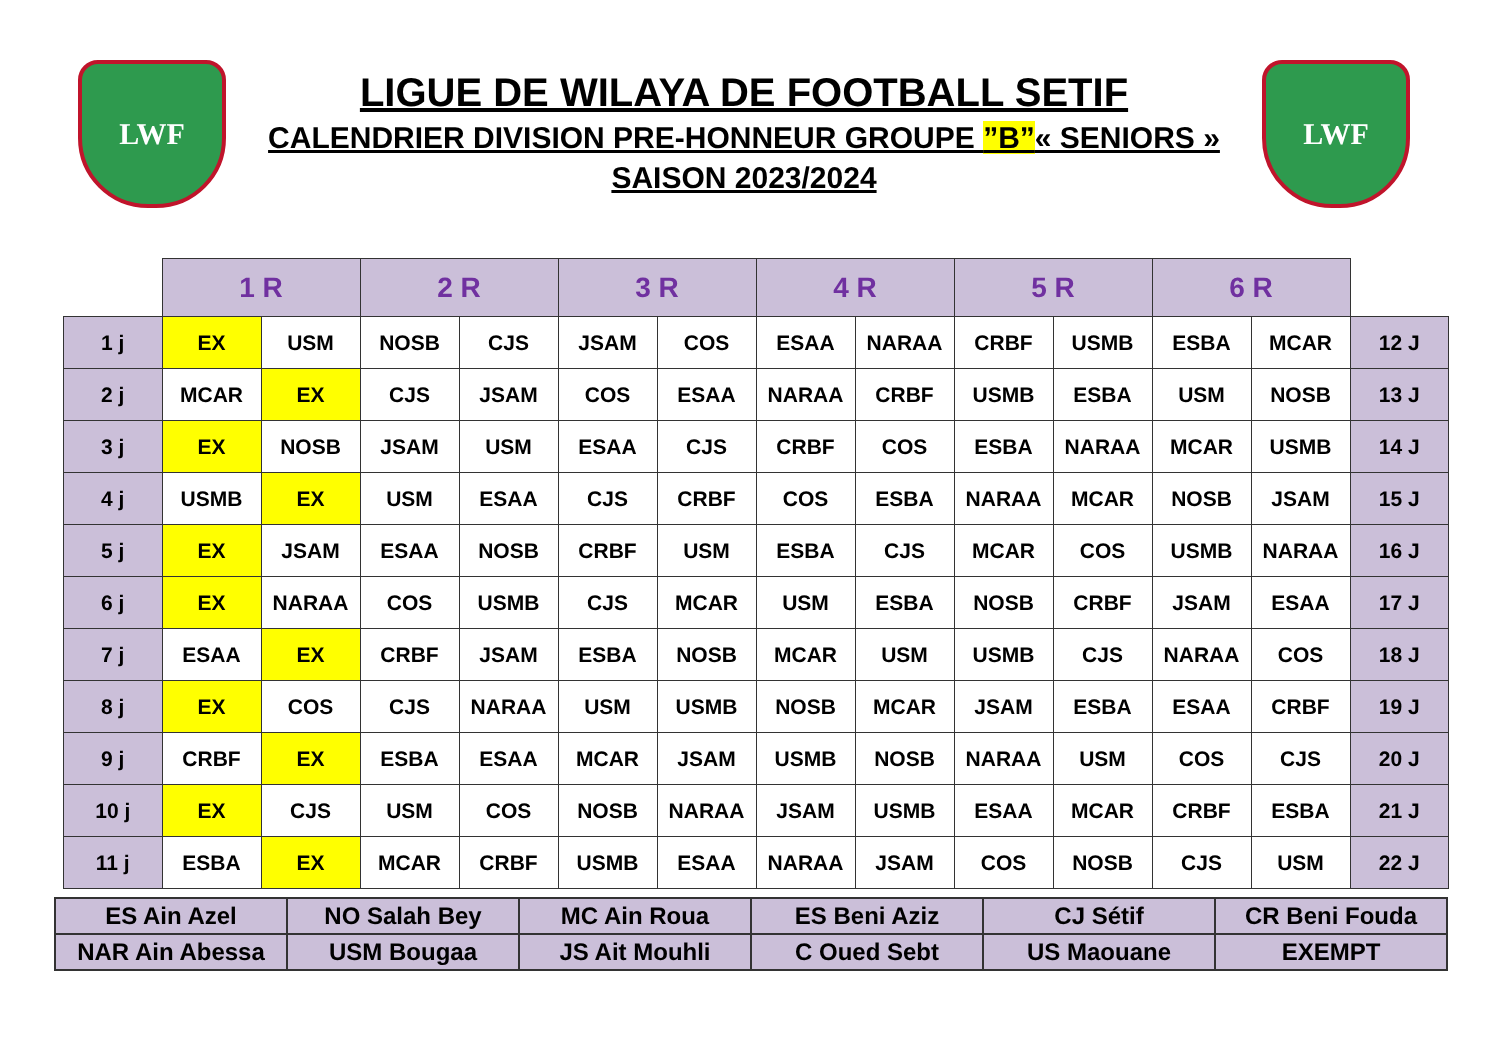LWF
LIGUE DE WILAYA DE FOOTBALL SETIF
CALENDRIER DIVISION PRE-HONNEUR GROUPE ”B”« SENIORS »
SAISON 2023/2024
LWF
| | 1 R | | 2 R | | 3 R | | 4 R | | 5 R | | 6 R | | |
| --- | --- | --- | --- | --- | --- | --- | --- | --- | --- | --- | --- | --- | --- |
| 1 j | EX | USM | NOSB | CJS | JSAM | COS | ESAA | NARAA | CRBF | USMB | ESBA | MCAR | 12 J |
| 2 j | MCAR | EX | CJS | JSAM | COS | ESAA | NARAA | CRBF | USMB | ESBA | USM | NOSB | 13 J |
| 3 j | EX | NOSB | JSAM | USM | ESAA | CJS | CRBF | COS | ESBA | NARAA | MCAR | USMB | 14 J |
| 4 j | USMB | EX | USM | ESAA | CJS | CRBF | COS | ESBA | NARAA | MCAR | NOSB | JSAM | 15 J |
| 5 j | EX | JSAM | ESAA | NOSB | CRBF | USM | ESBA | CJS | MCAR | COS | USMB | NARAA | 16 J |
| 6 j | EX | NARAA | COS | USMB | CJS | MCAR | USM | ESBA | NOSB | CRBF | JSAM | ESAA | 17 J |
| 7 j | ESAA | EX | CRBF | JSAM | ESBA | NOSB | MCAR | USM | USMB | CJS | NARAA | COS | 18 J |
| 8 j | EX | COS | CJS | NARAA | USM | USMB | NOSB | MCAR | JSAM | ESBA | ESAA | CRBF | 19 J |
| 9 j | CRBF | EX | ESBA | ESAA | MCAR | JSAM | USMB | NOSB | NARAA | USM | COS | CJS | 20 J |
| 10 j | EX | CJS | USM | COS | NOSB | NARAA | JSAM | USMB | ESAA | MCAR | CRBF | ESBA | 21 J |
| 11 j | ESBA | EX | MCAR | CRBF | USMB | ESAA | NARAA | JSAM | COS | NOSB | CJS | USM | 22 J |
| ES Ain Azel | NO Salah Bey | MC Ain Roua | ES Beni Aziz | CJ Sétif | CR Beni Fouda |
| NAR Ain Abessa | USM Bougaa | JS Ait Mouhli | C Oued Sebt | US Maouane | EXEMPT |